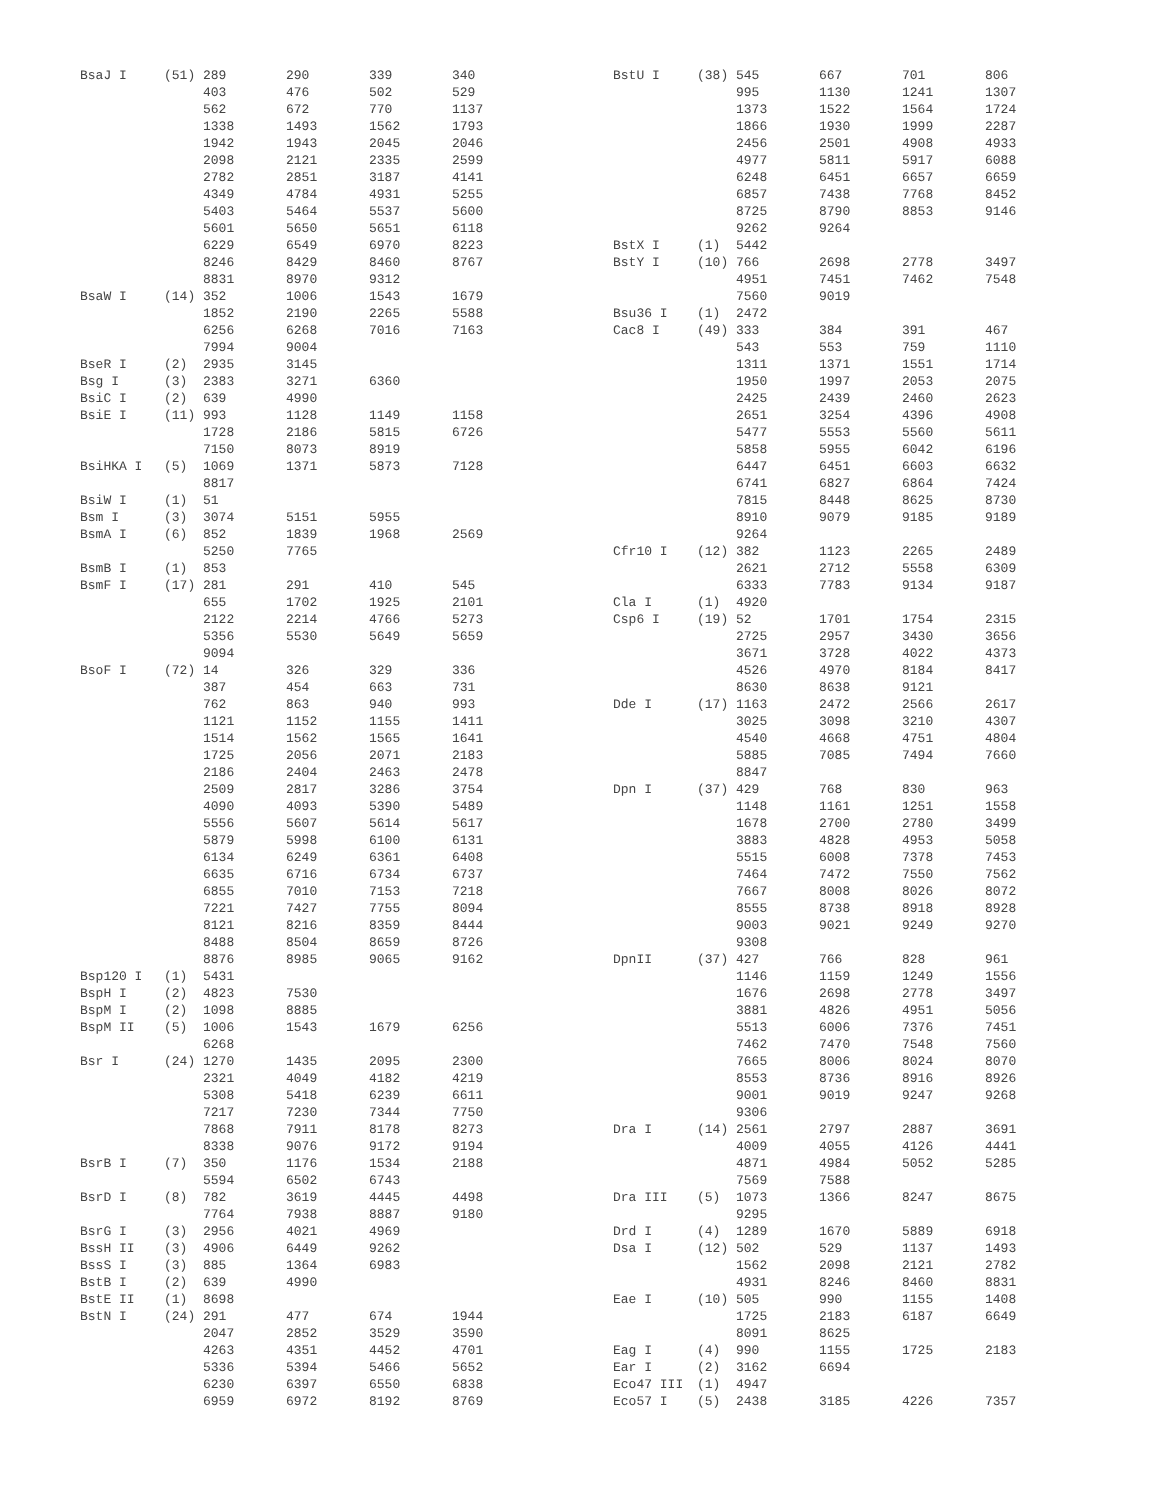| BsaJ I | (51) | 289 | 290 | 339 | 340 |
| | | 403 | 476 | 502 | 529 |
| | | 562 | 672 | 770 | 1137 |
| | | 1338 | 1493 | 1562 | 1793 |
| | | 1942 | 1943 | 2045 | 2046 |
| | | 2098 | 2121 | 2335 | 2599 |
| | | 2782 | 2851 | 3187 | 4141 |
| | | 4349 | 4784 | 4931 | 5255 |
| | | 5403 | 5464 | 5537 | 5600 |
| | | 5601 | 5650 | 5651 | 6118 |
| | | 6229 | 6549 | 6970 | 8223 |
| | | 8246 | 8429 | 8460 | 8767 |
| | | 8831 | 8970 | 9312 | |
| BsaW I | (14) | 352 | 1006 | 1543 | 1679 |
| | | 1852 | 2190 | 2265 | 5588 |
| | | 6256 | 6268 | 7016 | 7163 |
| | | 7994 | 9004 | | |
| BseR I | (2) | 2935 | 3145 | | |
| Bsg I | (3) | 2383 | 3271 | 6360 | |
| BsiC I | (2) | 639 | 4990 | | |
| BsiE I | (11) | 993 | 1128 | 1149 | 1158 |
| | | 1728 | 2186 | 5815 | 6726 |
| | | 7150 | 8073 | 8919 | |
| BsiHKA I | (5) | 1069 | 1371 | 5873 | 7128 |
| | | 8817 | | | |
| BsiW I | (1) | 51 | | | |
| Bsm I | (3) | 3074 | 5151 | 5955 | |
| BsmA I | (6) | 852 | 1839 | 1968 | 2569 |
| | | 5250 | 7765 | | |
| BsmB I | (1) | 853 | | | |
| BsmF I | (17) | 281 | 291 | 410 | 545 |
| | | 655 | 1702 | 1925 | 2101 |
| | | 2122 | 2214 | 4766 | 5273 |
| | | 5356 | 5530 | 5649 | 5659 |
| | | 9094 | | | |
| BsoF I | (72) | 14 | 326 | 329 | 336 |
| | | 387 | 454 | 663 | 731 |
| | | 762 | 863 | 940 | 993 |
| | | 1121 | 1152 | 1155 | 1411 |
| | | 1514 | 1562 | 1565 | 1641 |
| | | 1725 | 2056 | 2071 | 2183 |
| | | 2186 | 2404 | 2463 | 2478 |
| | | 2509 | 2817 | 3286 | 3754 |
| | | 4090 | 4093 | 5390 | 5489 |
| | | 5556 | 5607 | 5614 | 5617 |
| | | 5879 | 5998 | 6100 | 6131 |
| | | 6134 | 6249 | 6361 | 6408 |
| | | 6635 | 6716 | 6734 | 6737 |
| | | 6855 | 7010 | 7153 | 7218 |
| | | 7221 | 7427 | 7755 | 8094 |
| | | 8121 | 8216 | 8359 | 8444 |
| | | 8488 | 8504 | 8659 | 8726 |
| | | 8876 | 8985 | 9065 | 9162 |
| Bsp120 I | (1) | 5431 | | | |
| BspH I | (2) | 4823 | 7530 | | |
| BspM I | (2) | 1098 | 8885 | | |
| BspM II | (5) | 1006 | 1543 | 1679 | 6256 |
| | | 6268 | | | |
| Bsr I | (24) | 1270 | 1435 | 2095 | 2300 |
| | | 2321 | 4049 | 4182 | 4219 |
| | | 5308 | 5418 | 6239 | 6611 |
| | | 7217 | 7230 | 7344 | 7750 |
| | | 7868 | 7911 | 8178 | 8273 |
| | | 8338 | 9076 | 9172 | 9194 |
| BsrB I | (7) | 350 | 1176 | 1534 | 2188 |
| | | 5594 | 6502 | 6743 | |
| BsrD I | (8) | 782 | 3619 | 4445 | 4498 |
| | | 7764 | 7938 | 8887 | 9180 |
| BsrG I | (3) | 2956 | 4021 | 4969 | |
| BssH II | (3) | 4906 | 6449 | 9262 | |
| BssS I | (3) | 885 | 1364 | 6983 | |
| BstB I | (2) | 639 | 4990 | | |
| BstE II | (1) | 8698 | | | |
| BstN I | (24) | 291 | 477 | 674 | 1944 |
| | | 2047 | 2852 | 3529 | 3590 |
| | | 4263 | 4351 | 4452 | 4701 |
| | | 5336 | 5394 | 5466 | 5652 |
| | | 6230 | 6397 | 6550 | 6838 |
| | | 6959 | 6972 | 8192 | 8769 |
| BstU I | (38) | 545 | 667 | 701 | 806 |
| | | 995 | 1130 | 1241 | 1307 |
| | | 1373 | 1522 | 1564 | 1724 |
| | | 1866 | 1930 | 1999 | 2287 |
| | | 2456 | 2501 | 4908 | 4933 |
| | | 4977 | 5811 | 5917 | 6088 |
| | | 6248 | 6451 | 6657 | 6659 |
| | | 6857 | 7438 | 7768 | 8452 |
| | | 8725 | 8790 | 8853 | 9146 |
| | | 9262 | 9264 | | |
| BstX I | (1) | 5442 | | | |
| BstY I | (10) | 766 | 2698 | 2778 | 3497 |
| | | 4951 | 7451 | 7462 | 7548 |
| | | 7560 | 9019 | | |
| Bsu36 I | (1) | 2472 | | | |
| Cac8 I | (49) | 333 | 384 | 391 | 467 |
| | | 543 | 553 | 759 | 1110 |
| | | 1311 | 1371 | 1551 | 1714 |
| | | 1950 | 1997 | 2053 | 2075 |
| | | 2425 | 2439 | 2460 | 2623 |
| | | 2651 | 3254 | 4396 | 4908 |
| | | 5477 | 5553 | 5560 | 5611 |
| | | 5858 | 5955 | 6042 | 6196 |
| | | 6447 | 6451 | 6603 | 6632 |
| | | 6741 | 6827 | 6864 | 7424 |
| | | 7815 | 8448 | 8625 | 8730 |
| | | 8910 | 9079 | 9185 | 9189 |
| | | 9264 | | | |
| Cfr10 I | (12) | 382 | 1123 | 2265 | 2489 |
| | | 2621 | 2712 | 5558 | 6309 |
| | | 6333 | 7783 | 9134 | 9187 |
| Cla I | (1) | 4920 | | | |
| Csp6 I | (19) | 52 | 1701 | 1754 | 2315 |
| | | 2725 | 2957 | 3430 | 3656 |
| | | 3671 | 3728 | 4022 | 4373 |
| | | 4526 | 4970 | 8184 | 8417 |
| | | 8630 | 8638 | 9121 | |
| Dde I | (17) | 1163 | 2472 | 2566 | 2617 |
| | | 3025 | 3098 | 3210 | 4307 |
| | | 4540 | 4668 | 4751 | 4804 |
| | | 5885 | 7085 | 7494 | 7660 |
| | | 8847 | | | |
| Dpn I | (37) | 429 | 768 | 830 | 963 |
| | | 1148 | 1161 | 1251 | 1558 |
| | | 1678 | 2700 | 2780 | 3499 |
| | | 3883 | 4828 | 4953 | 5058 |
| | | 5515 | 6008 | 7378 | 7453 |
| | | 7464 | 7472 | 7550 | 7562 |
| | | 7667 | 8008 | 8026 | 8072 |
| | | 8555 | 8738 | 8918 | 8928 |
| | | 9003 | 9021 | 9249 | 9270 |
| | | 9308 | | | |
| DpnII | (37) | 427 | 766 | 828 | 961 |
| | | 1146 | 1159 | 1249 | 1556 |
| | | 1676 | 2698 | 2778 | 3497 |
| | | 3881 | 4826 | 4951 | 5056 |
| | | 5513 | 6006 | 7376 | 7451 |
| | | 7462 | 7470 | 7548 | 7560 |
| | | 7665 | 8006 | 8024 | 8070 |
| | | 8553 | 8736 | 8916 | 8926 |
| | | 9001 | 9019 | 9247 | 9268 |
| | | 9306 | | | |
| Dra I | (14) | 2561 | 2797 | 2887 | 3691 |
| | | 4009 | 4055 | 4126 | 4441 |
| | | 4871 | 4984 | 5052 | 5285 |
| | | 7569 | 7588 | | |
| Dra III | (5) | 1073 | 1366 | 8247 | 8675 |
| | | 9295 | | | |
| Drd I | (4) | 1289 | 1670 | 5889 | 6918 |
| Dsa I | (12) | 502 | 529 | 1137 | 1493 |
| | | 1562 | 2098 | 2121 | 2782 |
| | | 4931 | 8246 | 8460 | 8831 |
| Eae I | (10) | 505 | 990 | 1155 | 1408 |
| | | 1725 | 2183 | 6187 | 6649 |
| | | 8091 | 8625 | | |
| Eag I | (4) | 990 | 1155 | 1725 | 2183 |
| Ear I | (2) | 3162 | 6694 | | |
| Eco47 III | (1) | 4947 | | | |
| Eco57 I | (5) | 2438 | 3185 | 4226 | 7357 |